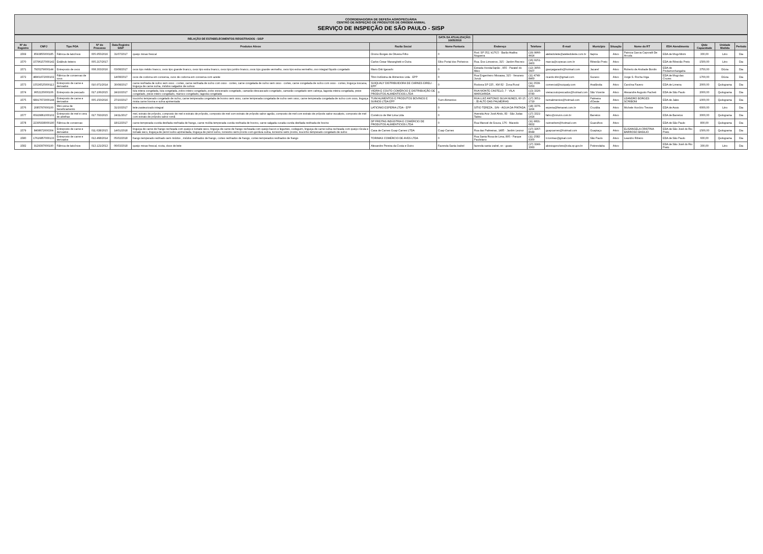COORDENADORIA DE DEFESA AGROPECUÁRIA
CENTRO DE INSPEÇÃO DE PRODUTOS DE ORIGEM ANIMAL
SERVIÇO DE INSPEÇÃO DE SÃO PAULO - SISP
| RELAÇÃO DE ESTABELECIMENTOS REGISTRADOS - SISP | | | | | | | DATA DA ATUALIZAÇÃO: 16/05/2018 | | | | | | | | | | |
| --- | --- | --- | --- | --- | --- | --- | --- | --- | --- | --- | --- | --- | --- | --- | --- | --- | --- |
| Nº do Registro | CNPJ | Tipo POA | Nº do Processo | Data Registro SISP | Produtos Ativos | Razão Social | Nome Fantasia | Endereço | Telefone | E-mail | Município | Situação | Nome do RT | EDA Atendimento | Qtde Capacidade | Unidade Medida | Período |
| 1569 | 8593855000185 | Fábrica de laticínios | 005.955/2016 | 31/07/2017 | queijo minas frescal | Orsino Borges de Oliveira Filho | 0 | Rod. SP 352, k176,5 - Barão Ataliba Nogueira | (19) 9966-4414 | ateliedoleite@ateliedoleite.com.br | Itapira | Ativo | Patricia Garcia Caporalli De Arruda | EDA de Mogi-Mirim | 300,00 | Litro | Dia |
| 1570 | 15796157000142 | Estábulo leiteiro | 005.217/2017 | | | Carlos Cesar Maranghetti e Outra | Sítio Portal dos Pinheiros | Rua. Dos Limoeiros, 315 - Jardim Recreio | (16) 9151-2403 | marcia@copecar.com.br | Ribeirão Preto | Ativo | | EDA de Ribeirão Preto | 1500,00 | Litro | Dia |
| 1571 | 7935279000144 | Entreposto de ovos | 008.303/2016 | 03/08/2017 | ovos tipo médio branco, ovos tipo grande branco, ovos tipo extra branco, ovos tipo jumbo branco, ovos tipo grande vermelho, ovos tipo extra vermelho, ovo integral líquido congelado | Mario Diiti Igarashi | 0 | Estrada Honda/Japão , 955 - Parateí do Meio | (12) 3956-5607 | granjaigarashi@hotmail.com | Jacareí | Ativo | Roberto de Andrade Bordin | EDA de Pindamonhangaba | 3750,00 | Dúzia | Dia |
| 1572 | 48901672000102 | Fábrica de conservas de ovos | | 14/08/2017 | ovos de codorna em conserva, ovos de codorna em conserva com azeite | Tibiri Indústria de Alimentos Ltda - EPP | 0 | Rua Engenheiro Missawa, 315 - Veraneio Juruá | (11) 4749-8460 | ricardo.tibir@gmail.com | Suzano | Ativo | Jorge S. Rocha Higa | EDA de Mogi das Cruzes | 1700,00 | Dúzia | Dia |
| 1573 | 15536525000113 | Entreposto de carne e derivados | 010.971/2014 | 30/08/2017 | carne resfriada de suíno sem osso - cortes, carne resfriada de suíno com osso - cortes, carne congelada de suíno sem osso - cortes, carne congelada de suíno com osso - cortes, linguiça toscana, linguiça de carne suína, miúdos salgados de suínos | SUIQUALY DISTRIBUIDORA DE CARNES EIRELI - EPP | 0 | Rodovia SP 225 , KM 82 - Zona Rural | (11) 3539-5050 | comercial@suiqualy.com | Analândia | Ativo | Carolina Favero | EDA de Limeira | 2000,00 | Quilograma | Dia |
| 1574 | 9652135000106 | Entreposto de pescado | 017.106/2015 | 24/10/2017 | lula inteira congelada, lula congelada, polvo inteiro congelado, polvo eviscerado congelado, camarão descascado congelado, camarão congelado sem cabeça, lagosta inteira congelada, peixe congelado, peixe inteiro congelado, marisco congelado, lagosta congelada | VIEIRA E COUTO COMÉRCIO E DISTRIBUIÇÃO DE PRODUTOS ALIMENTÍCIOS LTDA | 0 | RUA MONTE CASTELO, 7 - VILA MARGARIDA | (13) 3326-9740 | vieiracoutopescados@hotmail.com | São Vicente | Ativo | Alexandre Augusto Facheti | EDA de São Paulo | 2000,00 | Quilograma | Dia |
| 1575 | 68917673000144 | Entreposto de carne e derivados | 005.150/2016 | 27/10/2017 | toucinho temperado congelado de suíno, carne temperada congelada de bovino sem osso, carne temperada congelada de suíno sem osso, carne temperada congelada de suíno com osso, linguiça mista carne bovina e suína apimentada | TUIM ALIMENTOS E PRODUTOS BOVINOS E SUINOS LTDA EPP | Tuim Alimentos | RUA LUIZ ANTONIO SILVA NUNES, 60-15 - JD ALTO DAS PALMEIRAS | (17) 3651-1719 | tuimalimentos@hotmail.com | Palmeira d'Oeste | Ativo | LEANDRO BORGES SCRIBONI | EDA de Jales | 1000,00 | Quilograma | Dia |
| 1576 | 2085797000100 | Mini usina de beneficiamento | | 31/10/2017 | leite pasteurizado integral | LATICINIO ESPERIA LTDA - EPP | 0 | SÍTIO TEREZA , S/N - ÁGUA DA PINTADA | (18) 3376-1164 | esperia@femanet.com.br | Cruzália | Ativo | Michele Honório Trevise | EDA de Assis | 6000,00 | Litro | Dia |
| 1577 | 65929861000102 | Entreposto de mel e cera de abelhas | 017.793/2015 | 24/11/2017 | mel, extrato de própolis, composto de mel e extrato de própolis, composto de mel com extrato de própolis sabor agrião, composto de mel com extrato de própolis sabor eucalipto, composto de mel com extrato de própolis sabor romã | Comércio de Mel Lima Ltda | 0 | Avenida Aniz José Abdo, 83 - São Judas Tadeu | (17) 3321-1414 | fabio@ziinziin.com.br | Barretos | Ativo | | EDA de Barretos | 3000,00 | Quilograma | Dia |
| 1578 | 22395938000190 | Fábrica de conservas | | 18/12/2017 | carne temperada cozida desfiada resfriada de frango, carne moída temperada cozida resfriada de bovino, carne salgada curada cozida desfiada resfriada de bovino | DP FREITAS INDÚSTRIA E COMÉRCIO DE PRODUTOS ALIMENTÍCIOS LTDA | 0 | Rua Manoel de Souza, 176 - Macedo | (11) 9821-6832 | nutrisebem@hotmail.com | Guarulhos | Ativo | | EDA de São Paulo | 800,00 | Quilograma | Dia |
| 1579 | 8408672000304 | Entreposto de carne e derivados | 011.638/2015 | 14/01/2018 | linguiça de carne de frango recheada com queijo e tomate seco, linguiça de carne de frango recheada com queijo bacon e legumes, codeguim, linguiça de carne suína recheada com queijo rúcula e tomate seco, linguiça de pernil suíno apimentada, linguiça de pernil suíno, torresmo semi pronto com gordura suína, torresmo semi pronto, toucinho temperado congelado de suíno | Casa de Carnes Guap Carnes LTDA | Cuap Carnes | Rua das Palmeiras, 1485 - Jardim Leonor | (17) 3267-8049 | guapcarnes@hotmail.com | Guapiaçu | Ativo | ELISANGELA CRISTINA BARROSO BASILIO | EDA de São José do Rio Preto | 1500,00 | Quilograma | Dia |
| 1580 | 17616857000133 | Entreposto de carne e derivados | 012.468/2014 | 05/02/2018 | frango temperado resfriado sem miúdos , miúdos resfriados de frango, cortes resfriados de frango, cortes temperados resfriados de frango | TORIMAX COMÉRCIO DE AVES LTDA | 0 | Rua Santa Rosa de Lima, 805 - Parque Paulistano | (11) 2582-9300 | tr.torimax@gmail.com | São Paulo | Ativo | Leandro Ribeiro | EDA de São Paulo | 600,00 | Quilograma | Dia |
| 1582 | 9129397000190 | Fábrica de laticínios | 013.121/2013 | 06/03/2018 | queijo minas frescal, ricota, doce de leite | Alexandre Pereira da Costa e Outro | Fazenda Santa Izabel | fazenda santa izabel, sn - guaiu | (17) 3249-3060 | aloisiogonclves@cda.sp.gov.br | Potirendaba | Ativo | | EDA de São José do Rio Preto | 300,00 | Litro | Dia |